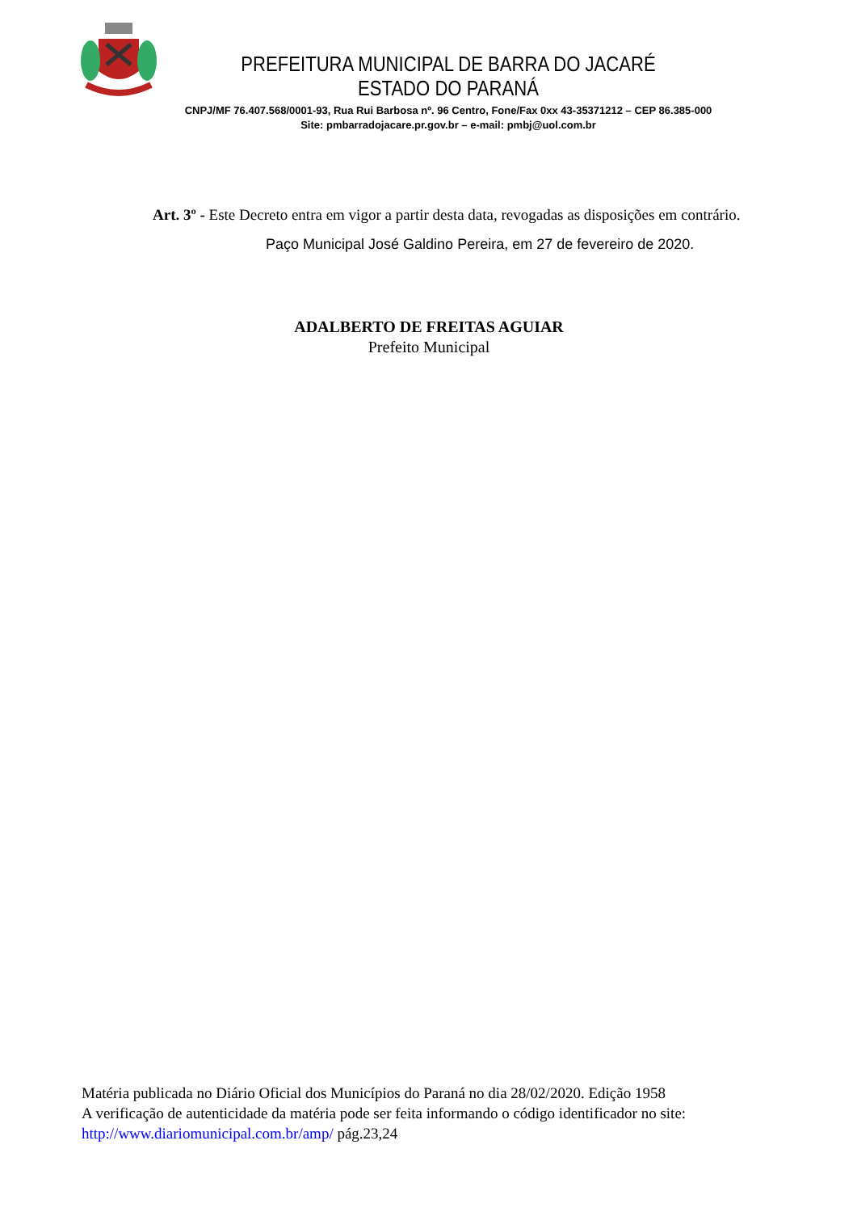PREFEITURA MUNICIPAL DE BARRA DO JACARÉ
ESTADO DO PARANÁ
CNPJ/MF 76.407.568/0001-93, Rua Rui Barbosa nº. 96 Centro, Fone/Fax 0xx 43-35371212 – CEP 86.385-000
Site: pmbarradojacare.pr.gov.br – e-mail: pmbj@uol.com.br
Art. 3º - Este Decreto entra em vigor a partir desta data, revogadas as disposições em contrário.
Paço Municipal José Galdino Pereira, em 27 de fevereiro de 2020.
ADALBERTO DE FREITAS AGUIAR
Prefeito Municipal
Matéria publicada no Diário Oficial dos Municípios do Paraná no dia 28/02/2020. Edição 1958
A verificação de autenticidade da matéria pode ser feita informando o código identificador no site:
http://www.diariomunicipal.com.br/amp/ pág.23,24